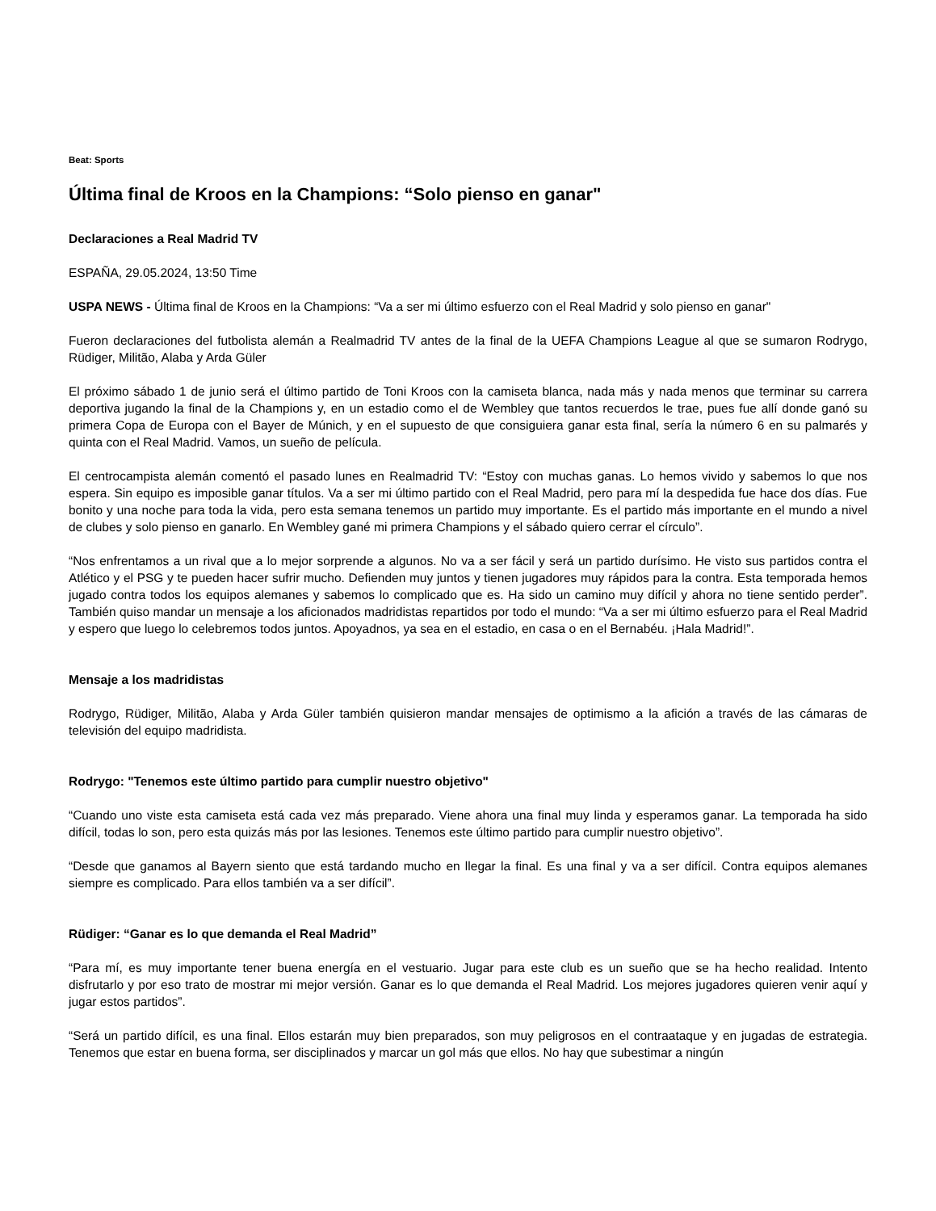Beat: Sports
Última final de Kroos en la Champions: “Solo pienso en ganar"
Declaraciones a Real Madrid TV
ESPAÑA, 29.05.2024, 13:50 Time
USPA NEWS - Última final de Kroos en la Champions: “Va a ser mi último esfuerzo con el Real Madrid y solo pienso en ganar"
Fueron declaraciones del futbolista alemán a Realmadrid TV antes de la final de la UEFA Champions League al que se sumaron Rodrygo, Rüdiger, Militão, Alaba y Arda Güler
El próximo sábado 1 de junio será el último partido de Toni Kroos con la camiseta blanca, nada más y nada menos que terminar su carrera deportiva jugando la final de la Champions y, en un estadio como el de Wembley que tantos recuerdos le trae, pues fue allí donde ganó su primera Copa de Europa con el Bayer de Múnich, y en el supuesto de que consiguiera ganar esta final, sería la número 6 en su palmarés y quinta con el Real Madrid. Vamos, un sueño de película.
El centrocampista alemán comentó el pasado lunes en Realmadrid TV: “Estoy con muchas ganas. Lo hemos vivido y sabemos lo que nos espera. Sin equipo es imposible ganar títulos. Va a ser mi último partido con el Real Madrid, pero para mí la despedida fue hace dos días. Fue bonito y una noche para toda la vida, pero esta semana tenemos un partido muy importante. Es el partido más importante en el mundo a nivel de clubes y solo pienso en ganarlo. En Wembley gané mi primera Champions y el sábado quiero cerrar el círculo”.
“Nos enfrentamos a un rival que a lo mejor sorprende a algunos. No va a ser fácil y será un partido durísimo. He visto sus partidos contra el Atlético y el PSG y te pueden hacer sufrir mucho. Defienden muy juntos y tienen jugadores muy rápidos para la contra. Esta temporada hemos jugado contra todos los equipos alemanes y sabemos lo complicado que es. Ha sido un camino muy difícil y ahora no tiene sentido perder”. También quiso mandar un mensaje a los aficionados madridistas repartidos por todo el mundo: “Va a ser mi último esfuerzo para el Real Madrid y espero que luego lo celebremos todos juntos. Apoyadnos, ya sea en el estadio, en casa o en el Bernabéu. ¡Hala Madrid!”.
Mensaje a los madridistas
Rodrygo, Rüdiger, Militão, Alaba y Arda Güler también quisieron mandar mensajes de optimismo a la afición a través de las cámaras de televisión del equipo madridista.
Rodrygo: "Tenemos este último partido para cumplir nuestro objetivo"
“Cuando uno viste esta camiseta está cada vez más preparado. Viene ahora una final muy linda y esperamos ganar. La temporada ha sido difícil, todas lo son, pero esta quizás más por las lesiones. Tenemos este último partido para cumplir nuestro objetivo”.
“Desde que ganamos al Bayern siento que está tardando mucho en llegar la final. Es una final y va a ser difícil. Contra equipos alemanes siempre es complicado. Para ellos también va a ser difícil”.
Rüdiger: “Ganar es lo que demanda el Real Madrid”
“Para mí, es muy importante tener buena energía en el vestuario. Jugar para este club es un sueño que se ha hecho realidad. Intento disfrutarlo y por eso trato de mostrar mi mejor versión. Ganar es lo que demanda el Real Madrid. Los mejores jugadores quieren venir aquí y jugar estos partidos”.
“Será un partido difícil, es una final. Ellos estarán muy bien preparados, son muy peligrosos en el contraataque y en jugadas de estrategia. Tenemos que estar en buena forma, ser disciplinados y marcar un gol más que ellos. No hay que subestimar a ningún